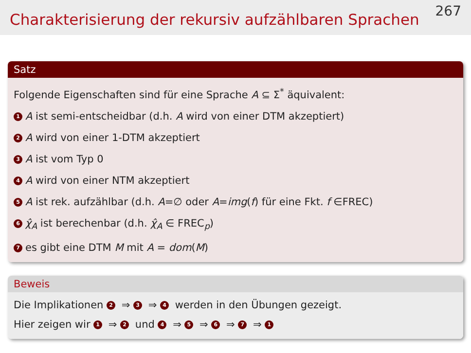Charakterisierung der rekursiv aufzählbaren Sprachen
267
Satz
Folgende Eigenschaften sind für eine Sprache A ⊆ Σ<sup>*</sup> äquivalent:
1 A ist semi-entscheidbar (d.h. A wird von einer DTM akzeptiert)
2 A wird von einer 1-DTM akzeptiert
3 A ist vom Typ 0
4 A wird von einer NTM akzeptiert
5 A ist rek. aufzählbar (d.h. A=∅ oder A=img(f) für eine Fkt. f ∈FREC)
6 χ̂<sub>A</sub> ist berechenbar (d.h. χ̂<sub>A</sub> ∈ FREC<sub>p</sub>)
7 es gibt eine DTM M mit A = dom(M)
Beweis
Die Implikationen 2 ⇒ 3 ⇒ 4 werden in den Übungen gezeigt.
Hier zeigen wir 1 ⇒ 2 und 4 ⇒ 5 ⇒ 6 ⇒ 7 ⇒ 1